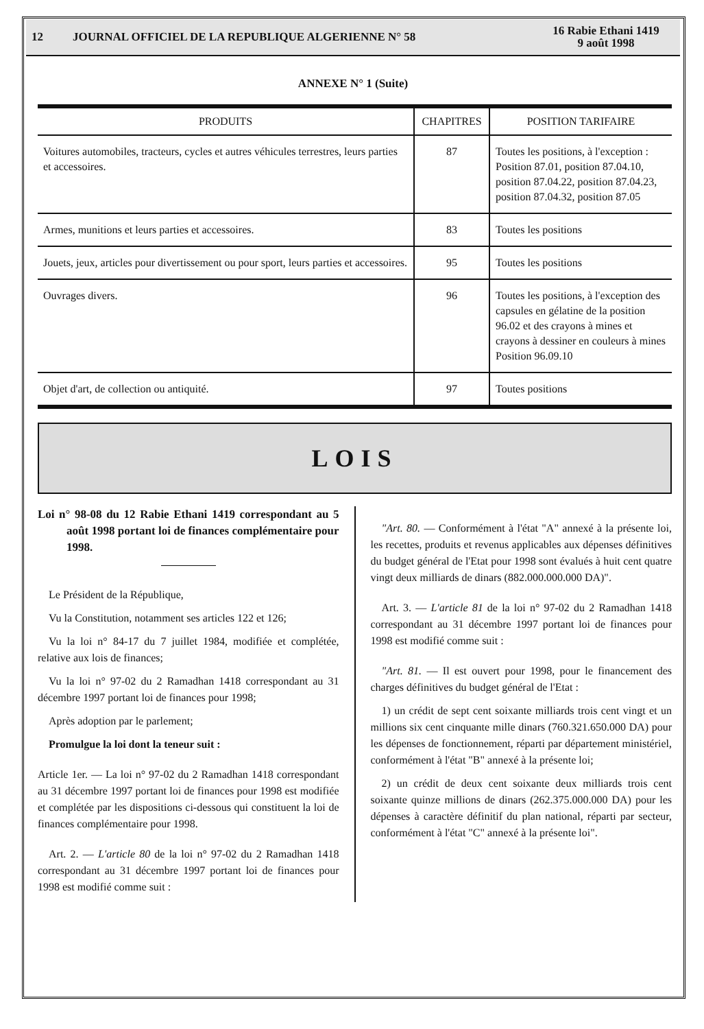12 JOURNAL OFFICIEL DE LA REPUBLIQUE ALGERIENNE N° 58 16 Rabie Ethani 1419
9 août 1998
ANNEXE N° 1 (Suite)
| PRODUITS | CHAPITRES | POSITION TARIFAIRE |
| --- | --- | --- |
| Voitures automobiles, tracteurs, cycles et autres véhicules terrestres, leurs parties et accessoires. | 87 | Toutes les positions, à l'exception : Position 87.01, position 87.04.10, position 87.04.22, position 87.04.23, position 87.04.32, position 87.05 |
| Armes, munitions et leurs parties et accessoires. | 83 | Toutes les positions |
| Jouets, jeux, articles pour divertissement ou pour sport, leurs parties et accessoires. | 95 | Toutes les positions |
| Ouvrages divers. | 96 | Toutes les positions, à l'exception des capsules en gélatine de la position 96.02 et des crayons à mines et crayons à dessiner en couleurs à mines Position 96.09.10 |
| Objet d'art, de collection ou antiquité. | 97 | Toutes positions |
LOIS
Loi n° 98-08 du 12 Rabie Ethani 1419 correspondant au 5 août 1998 portant loi de finances complémentaire pour 1998.
Le Président de la République,
Vu la Constitution, notamment ses articles 122 et 126;
Vu la loi n° 84-17 du 7 juillet 1984, modifiée et complétée, relative aux lois de finances;
Vu la loi n° 97-02 du 2 Ramadhan 1418 correspondant au 31 décembre 1997 portant loi de finances pour 1998;
Après adoption par le parlement;
Promulgue la loi dont la teneur suit :
Article 1er. — La loi n° 97-02 du 2 Ramadhan 1418 correspondant au 31 décembre 1997 portant loi de finances pour 1998 est modifiée et complétée par les dispositions ci-dessous qui constituent la loi de finances complémentaire pour 1998.
Art. 2. — L'article 80 de la loi n° 97-02 du 2 Ramadhan 1418 correspondant au 31 décembre 1997 portant loi de finances pour 1998 est modifié comme suit :
"Art. 80. — Conformément à l'état "A" annexé à la présente loi, les recettes, produits et revenus applicables aux dépenses définitives du budget général de l'Etat pour 1998 sont évalués à huit cent quatre vingt deux milliards de dinars (882.000.000.000 DA)".
Art. 3. — L'article 81 de la loi n° 97-02 du 2 Ramadhan 1418 correspondant au 31 décembre 1997 portant loi de finances pour 1998 est modifié comme suit :
"Art. 81. — Il est ouvert pour 1998, pour le financement des charges définitives du budget général de l'Etat :
1) un crédit de sept cent soixante milliards trois cent vingt et un millions six cent cinquante mille dinars (760.321.650.000 DA) pour les dépenses de fonctionnement, réparti par département ministériel, conformément à l'état "B" annexé à la présente loi;
2) un crédit de deux cent soixante deux milliards trois cent soixante quinze millions de dinars (262.375.000.000 DA) pour les dépenses à caractère définitif du plan national, réparti par secteur, conformément à l'état "C" annexé à la présente loi".